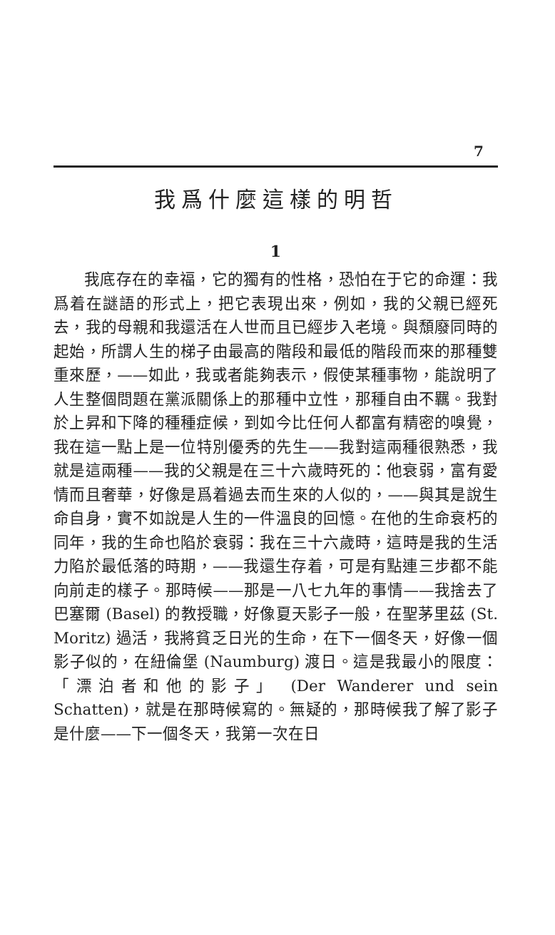7
我爲什麼這樣的明哲
1
我底存在的幸福，它的獨有的性格，恐怕在于它的命運：我爲着在謎語的形式上，把它表現出來，例如，我的父親已經死去，我的母親和我還活在人世而且已經步入老境。與頹廢同時的起始，所謂人生的梯子由最高的階段和最低的階段而來的那種雙重來歷，——如此，我或者能夠表示，假使某種事物，能說明了人生整個問題在黨派關係上的那種中立性，那種自由不羈。我對於上昇和下降的種種症候，到如今比任何人都富有精密的嗅覺，我在這一點上是一位特別優秀的先生——我對這兩種很熟悉，我就是這兩種——我的父親是在三十六歲時死的：他衰弱，富有愛情而且奢華，好像是爲着過去而生來的人似的，——與其是說生命自身，實不如說是人生的一件溫良的回憶。在他的生命衰朽的同年，我的生命也陷於衰弱：我在三十六歲時，這時是我的生活力陷於最低落的時期，——我還生存着，可是有點連三步都不能向前走的樣子。那時候——那是一八七九年的事情——我捨去了巴塞爾 (Basel) 的教授職，好像夏天影子一般，在聖茅里茲 (St. Moritz) 過活，我將貧乏日光的生命，在下一個冬天，好像一個影子似的，在紐倫堡 (Naumburg) 渡日。這是我最小的限度：「漂泊者和他的影子」 (Der Wanderer und sein Schatten)，就是在那時候寫的。無疑的，那時候我了解了影子是什麼——下一個冬天，我第一次在日